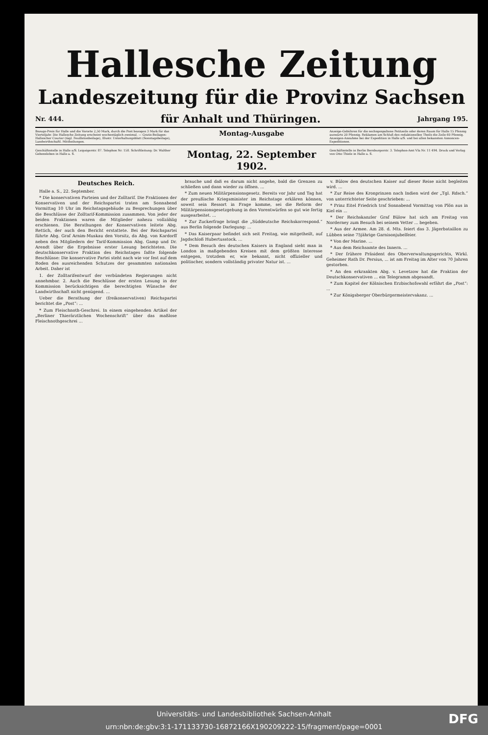Hallesche Zeitung
Landeszeitung für die Provinz Sachsen
Nr. 444. für Anhalt und Thüringen. Jahrgang 195.
Bezugs-Preis für Halle und die Vororte 2,50 Mark, durch die Post bezogen 3 Mark für das Vierteljahr. Die Hallesche Zeitung erscheint wochentäglich zweimal. — Gratis-Beilagen: Hallescher Courier (tägl. Feuilletonbeilage), Illustr. Unterhaltungsblatt (Sonntagsbeilage), Landwirthschaftl. Mittheilungen.
Montag-Ausgabe
Anzeige-Gebühren für die sechsgespaltene Petitzeile oder deren Raum für Halle 15 Pfennig auswärts 20 Pfennig. Reklamen am Schluß des redaktionellen Theils die Zeile 60 Pfennig. Anzeigen-Annahme bei der Expedition in Halle a/S. und bei allen bekannten Annoncen-Expeditionen.
Geschäftsstelle in Halle a/S. Leipzigerstr. 87. Telephon Nr. 158. Schriftleitung: Dr. Walther Gebensleben in Halle a. S.
Montag, 22. September 1902.
Geschäftsstelle in Berlin Bernburgerstr. 3. Telephon-Amt VIa Nr. 11 494. Druck und Verlag von Otto Thiele in Halle a. S.
Deutsches Reich.
Halle a. S., 22. September.
* Die konservativen Parteien und der Zolltarif. Die Fraktionen der Konservativen und der Reichspartei traten am Sonnabend Vormittag 10 Uhr im Reichstagsgebäude zu Besprechungen über die Beschlüsse der Zolltarif-Kommission zusammen. Von jeder der beiden Fraktionen waren die Mitglieder nahezu vollzählig erschienen. Die Berathungen der Konservativen leitete Abg. Rettich, der auch den Bericht erstattete. Bei der Reichspartei führte Abg. Graf Arnim-Muskau den Vorsitz, da Abg. von Kardorff neben den Mitgliedern der Tarif-Kommission Abg. Gamp und Dr. Arendt über die Ergebnisse erster Lesung berichteten. Die deutschkonservative Fraktion des Reichstages faßte folgende Beschlüsse: Die konservative Partei steht nach wie vor fest auf dem Boden des ausreichenden Schutzes der gesammten nationalen Arbeit. Daher ist
1. der Zolltarifentwurf der verbündeten Regierungen nicht annehmbar. 2. Auch die Beschlüsse der ersten Lesung in der Kommission berücksichtigen die berechtigten Wünsche der Landwirthschaft nicht genügend. ...
Ueber die Berathung der (freikonservativen) Reichspartei berichtet die „Post“: ...
* Zum Fleischnoth-Geschrei. In einem eingehenden Artikel der „Berliner Thierärztlichen Wochenschrift“ über das maßlose Fleischnothgeschrei ...
brauche und daß es darum nicht angehe, bald die Grenzen zu schließen und dann wieder zu öffnen. ...
* Zum neuen Militärpensionsgesetz. Bereits vor Jahr und Tag hat der preußische Kriegsminister im Reichstage erklären können, soweit sein Ressort in Frage komme, sei die Reform der Militärpensionsgesetzgebung in den Vorentwürfen so gut wie fertig ausgearbeitet. ...
* Zur Zuckerfrage bringt die „Süddeutsche Reichskorrespond.“ aus Berlin folgende Darlegung: ...
* Das Kaiserpaar befindet sich seit Freitag, wie mitgetheilt, auf Jagdschloß Hubertusstock. ...
* Dem Besuch des deutschen Kaisers in England sieht man in London in maßgebenden Kreisen mit dem größten Interesse entgegen, trotzdem er, wie bekannt, nicht offizieller und politischer, sondern vollständig privater Natur ist. ...
v. Bülow den deutschen Kaiser auf dieser Reise nicht begleiten wird. ...
* Zur Reise des Kronprinzen nach Indien wird der „Tgl. Rdsch.“ von unterrichteter Seite geschrieben: ...
* Prinz Eitel Friedrich traf Sonnabend Vormittag von Plön aus in Kiel ein ...
* Der Reichskanzler Graf Bülow hat sich am Freitag von Norderney zum Besuch bei seinem Vetter ... begeben.
* Aus der Armee. Am 28. d. Mts. feiert das 3. Jägerbataillon zu Lübben seine 75jährige Garnisonjubelfeier.
* Von der Marine. ...
* Aus dem Reichsamte des Innern. ...
* Der frühere Präsident des Oberverwaltungsgerichts, Wirkl. Geheimer Rath Dr. Persius, ... ist am Freitag im Alter von 70 Jahren gestorben.
* An den erkrankten Abg. v. Levetzow hat die Fraktion der Deutschkonservativen ... ein Telegramm abgesandt.
* Zum Kapitel der Kölnischen Erzbischofswahl erfährt die „Post“: ...
* Zur Königsberger Oberbürgermeistervakanz. ...
Universitäts- und Landesbibliothek Sachsen-Anhalt
urn:nbn:de:gbv:3:1-171133730-16872166X190209222-15/fragment/page=0001
DFG